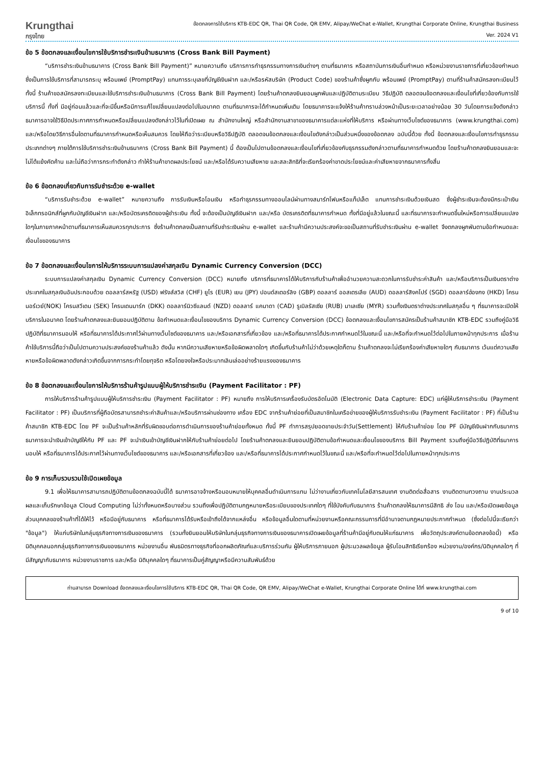Krungthai
กรุงไทย
ข้อตกลงการใช้บริการ KTB-EDC QR, Thai QR Code, QR EMV, Alipay/WeChat e-Wallet, Krungthai Corporate Online, Krungthai Business
Ver. 2024 V1
ข้อ 5 ข้อตกลงและเงื่อนไขการใช้บริการชำระเงินข้ามธนาคาร (Cross Bank Bill Payment)
“บริการชำระเงินข้ามธนาคาร (Cross Bank Bill Payment)” หมายความถึง บริการการทำธุรกรรมทางการเงินต่างๆ ตามที่ธนาคาร หรือสถาบันการเงินอื่นกำหนด หรือหน่วยงานราชการที่เกี่ยวข้องกำหนด ซึ่งเป็นการใช้บริการที่สามารถระบุ พร้อมเพย์ (PromptPay) แทนการระบุเลขที่บัญชีเงินฝาก และ/หรือรหัสบริษัท (Product Code) ของร้านค้าซึ่งผูกกับ พร้อมเพย์ (PromptPay) ตามที่ร้านค้าสมัครลงทะเบียนไว้ ทั้งนี้ ร้านค้าขอสมัครลงทะเบียนและใช้บริการชำระเงินข้ามธนาคาร (Cross Bank Bill Payment) โดยร้านค้าตกลงยินยอมผูกพันและปฏิบัติตามระเบียบ วิธีปฏิบัติ ตลอดจนข้อตกลงและเงื่อนไขที่เกี่ยวข้องกับการใช้บริการนี้ ทั้งที่ มีอยู่ก่อนแล้วและที่จะมีขึ้นหรือมีการแก้ไขเปลี่ยนแปลงต่อไปในอนาคต ตามที่ธนาคารจะได้กำหนดเพิ่มเติม โดยธนาคารจะแจ้งให้ร้านค้าทราบล่วงหน้าเป็นระยะเวลาอย่างน้อย 30 วันโดยการแจ้งดังกล่าวธนาคารอาจใช้วิธีปิดประกาศการกำหนดหรือเปลี่ยนแปลงดังกล่าวไว้ในที่เปิดเผย ณ สำนักงานใหญ่ หรือสำนักงานสาขาของธนาคารแต่ละแห่งที่ให้บริการ หรือผ่านทางเว็บไซต์ของธนาคาร (www.krungthai.com) และ/หรือโดยวิธีการอื่นใดตามที่ธนาคารกำหนดหรือเห็นสมควร โดยให้ถือว่าระเบียบหรือวิธีปฏิบัติ ตลอดจนข้อตกลงและเงื่อนไขดังกล่าวเป็นส่วนหนึ่งของข้อตกลง ฉบับนี้ด้วย ทั้งนี้ ข้อตกลงและเงื่อนไขการทำธุรกรรมประเภทต่างๆ ภายใต้การใช้บริการชำระเงินข้ามธนาคาร (Cross Bank Bill Payment) นี้ ต้องเป็นไปตามข้อตกลงและเงื่อนไขที่เกี่ยวข้องกับธุรกรรมดังกล่าวตามที่ธนาคารกำหนดด้วย โดยร้านค้าตกลงยินยอมและจะไม่โต้แย้งคัดค้าน และไม่ถือว่าการกระทำดังกล่าว ทำให้ร้านค้าขาดผลประโยชน์ และ/หรือได้รับความเสียหาย และสละสิทธิที่จะเรียกร้องค่าขาดประโยชน์และค่าเสียหายจากธนาคารทั้งสิ้น
ข้อ 6 ข้อตกลงเกี่ยวกับการรับชำระด้วย e-wallet
“บริการรับชำระด้วย e-wallet” หมายความถึง การรับเงินหรือโอนเงิน หรือทำธุรกรรมทางออนไลน์ผ่านทางสมาร์ทโฟนหรือแท็ปเล็ต แทนการชำระเงินด้วยเงินสด ซึ่งผู้ชำระเงินจะต้องมีกระเป๋าเงินอิเล็กทรอนิกส์ที่ผูกกับบัญชีเงินฝาก และ/หรือบัตรเครดิตของผู้ชำระเงิน ทั้งนี้ จะต้องเป็นบัญชีเงินฝาก และ/หรือ บัตรเครดิตที่ธนาคารกำหนด ทั้งที่มีอยู่แล้วในขณะนี้ และที่ธนาคารจะกำหนดขึ้นใหม่หรือการเปลี่ยนแปลงใดๆในภายภาคหน้าตามที่ธนาคารเห็นสมควรทุกประการ ซึ่งร้านค้าตกลงเป็นสถานที่รับชำระเงินผ่าน e-wallet และร้านค้ามีความประสงค์จะขอเป็นสถานที่รับชำระเงินผ่าน e-wallet จึงตกลงผูกพันตามข้อกำหนดและเงื่อนไขของธนาคาร
ข้อ 7 ข้อตกลงและเงื่อนไขการให้บริการระบบการแปลงค่าสกุลเงิน Dynamic Currency Conversion (DCC)
ระบบการแปลงค่าสกุลเงิน Dynamic Currency Conversion (DCC) หมายถึง บริการที่ธนาคารได้ให้บริการกับร้านค้าเพื่ออำนวยความสะดวกในการรับชำระค่าสินค้า และ/หรือบริการเป็นเงินตราต่างประเทศในสกุลเงินอันประกอบด้วย ดอลลาร์สหรัฐ (USD) ฟรังส์สวิส (CHF) ยูโร (EUR) เยน (JPY) ปอนด์สเตอร์ลิง (GBP) ดอลลาร์ ออสเตรเลีย (AUD) ดอลลาร์สิงคโปร์ (SGD) ดอลลาร์ฮ่องกง (HKD) โครนนอร์เวย์(NOK) โครนสวีเดน (SEK) โครนเดนมาร์ก (DKK) ดอลลาร์นิวซีแลนด์ (NZD) ดอลลาร์ แคนาดา (CAD) รูเบิลรัสเซีย (RUB) มาเลเซีย (MYR) รวมทั้งเงินตราต่างประเทศในสกุลอื่น ๆ ที่ธนาคารจะเปิดให้บริการในอนาคต โดยร้านค้าตกลงและยินยอมปฏิบัติตาม ข้อกำหนดและเงื่อนไขของบริการ Dynamic Currency Conversion (DCC) ข้อตกลงและเงื่อนไขการสมัครเป็นร้านค้าสมาชิก KTB-EDC รวมถึงคู่มือวิธีปฏิบัติที่ธนาคารมอบให้ หรือที่ธนาคารได้ประกาศไว้ผ่านทางเว็บไซต์ของธนาคาร และ/หรือเอกสารที่เกี่ยวข้อง และ/หรือที่ธนาคารได้ประกาศกำหนดไว้ในขณะนี้ และ/หรือที่จะกำหนดไว้ต่อไปในภายหน้าทุกประการ เมื่อร้านค้าใช้บริการนี้ถือว่าเป็นไปตามความประสงค์ของร้านค้าแล้ว ดังนั้น หากมีความเสียหายหรือข้อผิดพลาดใดๆ เกิดขึ้นกับร้านค้าไม่ว่าด้วยเหตุใดก็ตาม ร้านค้าตกลงจะไม่เรียกร้องค่าเสียหายใดๆ กับธนาคาร เว้นแต่ความเสียหายหรือข้อผิดพลาดดังกล่าวเกิดขึ้นจากการกระทำโดยทุจริต หรือโดยจงใจหรือประมาทเลินเล่ออย่างร้ายแรงของธนาคาร
ข้อ 8 ข้อตกลงและเงื่อนไขการให้บริการร้านค้ารูปแบบผู้ให้บริการชำระเงิน (Payment Facilitator : PF)
การให้บริการร้านค้ารูปแบบผู้ให้บริการชำระเงิน (Payment Facilitator : PF) หมายถึง การให้บริการเครื่องรับบัตรอัตโนมัติ (Electronic Data Capture: EDC) แก่ผู้ให้บริการชำระเงิน (Payment Facilitator : PF) เป็นบริการที่ผู้ถือบัตรสามารถชำระค่าสินค้าและ/หรือบริการผ่านช่องทาง เครื่อง EDC จากร้านค้าย่อยที่เป็นสมาชิกในเครือข่ายของผู้ให้บริการรับชำระเงิน (Payment Facilitator : PF) ที่เป็นร้านค้าสมาชิก KTB-EDC โดย PF จะเป็นร้านค้าหลักที่รับผิดชอบต่อการดำเนินการของร้านค้าย่อยทั้งหมด ทั้งนี้ PF ทำการสรุปยอดขายประจำวัน(Settlement) ให้กับร้านค้าย่อย โดย PF มีบัญชีเงินฝากกับธนาคาร ธนาคารจะนำเงินเข้าบัญชีให้กับ PF และ PF จะนำเงินเข้าบัญชีเงินฝากให้กับร้านค้าย่อยต่อไป โดยร้านค้าตกลงและยินยอมปฏิบัติตามข้อกำหนดและเงื่อนไขของบริการ Bill Payment รวมถึงคู่มือวิธีปฏิบัติที่ธนาคารมอบให้ หรือที่ธนาคารได้ประกาศไว้ผ่านทางเว็บไซต์ของธนาคาร และ/หรือเอกสารที่เกี่ยวข้อง และ/หรือที่ธนาคารได้ประกาศกำหนดไว้ในขณะนี้ และ/หรือที่จะกำหนดไว้ต่อไปในภายหน้าทุกประการ
ข้อ 9 การเก็บรวบรวมใช้เปิดเผยข้อมูล
9.1 เพื่อให้ธนาคารสามารถปฏิบัติตามข้อตกลงฉบับนี้ได้ ธนาคารอาจจ้างหรือมอบหมายให้บุคคลอื่นดำเนินการแทน ไม่ว่างานเกี่ยวกับเทคโนโลยีสารสนเทศ งานติดต่อสื่อสาร งานติดตามทวงถาม งานประมวลผลและเก็บรักษาข้อมูล Cloud Computing ไม่ว่าทั้งหมดหรือบางส่วน รวมถึงเพื่อปฏิบัติตามกฎหมายหรือระเบียบของประเทศใดๆ ที่ใช้บังคับกับธนาคาร ร้านค้าตกลงให้ธนาคารมีสิทธิ ส่ง โอน และ/หรือเปิดเผยข้อมูลส่วนบุคคลของร้านค้าที่ได้ให้ไว้ หรือมีอยู่กับธนาคาร หรือที่ธนาคารได้รับหรือเข้าถึงได้จากแหล่งอื่น หรือข้อมูลอื่นใดตามที่หน่วยงานหรือคณะกรรมการที่มีอำนาจตามกฎหมายประกาศกำหนด (ซึ่งต่อไปนี้จะเรียกว่า "ข้อมูล") ให้แก่บริษัทในกลุ่มธุรกิจทางการเงินของธนาคาร (รวมทั้งยินยอมให้บริษัทในกลุ่มธุรกิจทางการเงินของธนาคารเปิดเผยข้อมูลที่ร้านค้ามีอยู่กับตนให้แก่ธนาคาร เพื่อวัตถุประสงค์ตามข้อตกลงข้อนี้) หรือนิติบุคคลนอกกลุ่มธุรกิจทางการเงินของธนาคาร หน่วยงานอื่น พันธมิตรทางธุรกิจที่ออกผลิตภัณฑ์และบริการร่วมกัน ผู้ให้บริการภายนอก ผู้ประมวลผลข้อมูล ผู้รับโอนสิทธิเรียกร้อง หน่วยงาน/องค์กร/นิติบุคคลใดๆ ที่มีสัญญากับธนาคาร หน่วยงานราชการ และ/หรือ นิติบุคคลใดๆ ที่ธนาคารเป็นคู่สัญญาหรือมีความสัมพันธ์ด้วย
ท่านสามารถ Download ข้อตกลงและเงื่อนไขการใช้บริการ KTB-EDC QR, Thai QR Code, QR EMV, Alipay/WeChat e-Wallet, Krungthai Corporate Online ได้ที่ www.krungthai.com
9 of 10